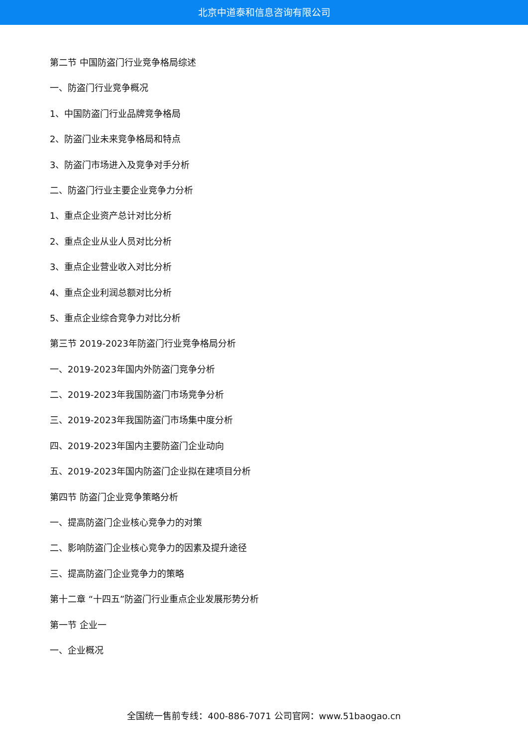北京中道泰和信息咨询有限公司
第二节 中国防盗门行业竞争格局综述
一、防盗门行业竞争概况
1、中国防盗门行业品牌竞争格局
2、防盗门业未来竞争格局和特点
3、防盗门市场进入及竞争对手分析
二、防盗门行业主要企业竞争力分析
1、重点企业资产总计对比分析
2、重点企业从业人员对比分析
3、重点企业营业收入对比分析
4、重点企业利润总额对比分析
5、重点企业综合竞争力对比分析
第三节 2019-2023年防盗门行业竞争格局分析
一、2019-2023年国内外防盗门竞争分析
二、2019-2023年我国防盗门市场竞争分析
三、2019-2023年我国防盗门市场集中度分析
四、2019-2023年国内主要防盗门企业动向
五、2019-2023年国内防盗门企业拟在建项目分析
第四节 防盗门企业竞争策略分析
一、提高防盗门企业核心竞争力的对策
二、影响防盗门企业核心竞争力的因素及提升途径
三、提高防盗门企业竞争力的策略
第十二章 “十四五”防盗门行业重点企业发展形势分析
第一节 企业一
一、企业概况
全国统一售前专线：400-886-7071 公司官网：www.51baogao.cn